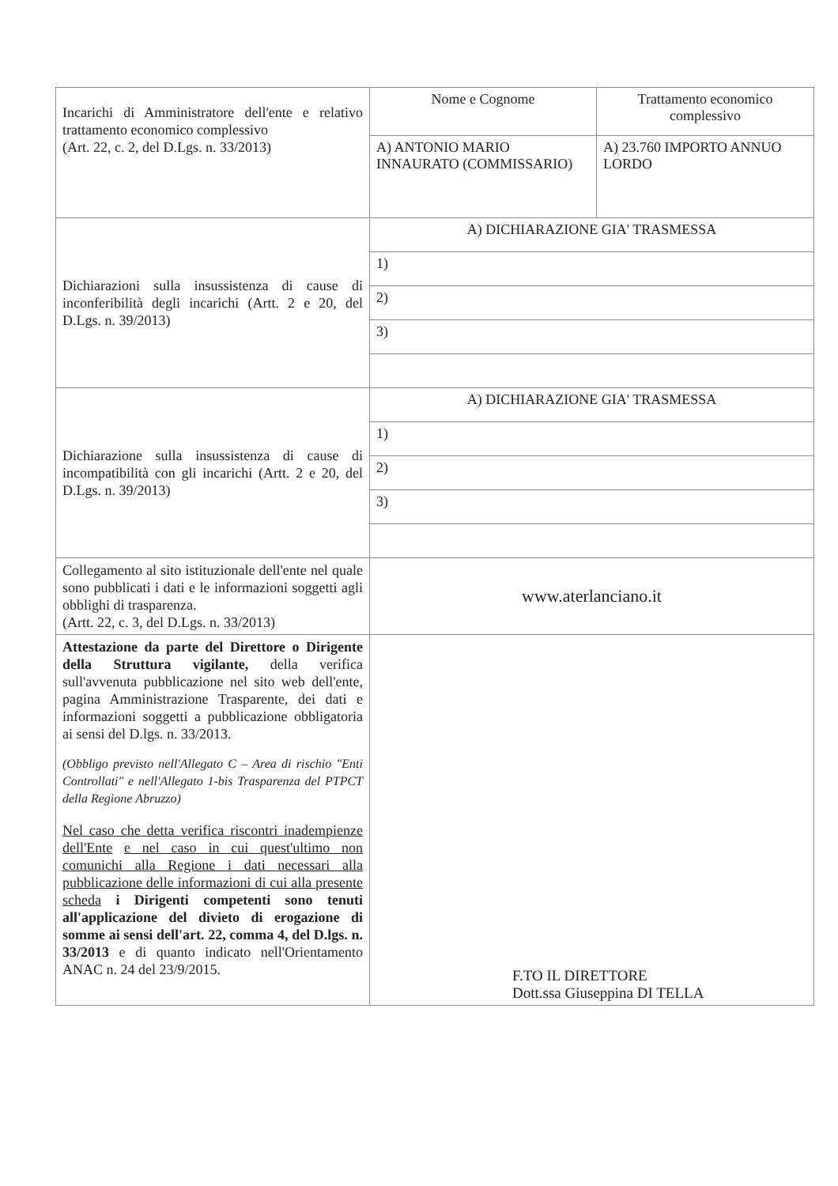| Incarichi di Amministratore dell'ente e relativo trattamento economico complessivo (Art. 22, c. 2, del D.Lgs. n. 33/2013) | Nome e Cognome | Trattamento economico complessivo |
| | A) ANTONIO MARIO INNAURATO (COMMISSARIO) | A) 23.760 IMPORTO ANNUO LORDO |
| Dichiarazioni sulla insussistenza di cause di inconferibilità degli incarichi (Artt. 2 e 20, del D.Lgs. n. 39/2013) | A) DICHIARAZIONE GIA' TRASMESSA | |
| | 1) | |
| | 2) | |
| | 3) | |
| Dichiarazione sulla insussistenza di cause di incompatibilità con gli incarichi (Artt. 2 e 20, del D.Lgs. n. 39/2013) | A) DICHIARAZIONE GIA' TRASMESSA | |
| | 1) | |
| | 2) | |
| | 3) | |
| Collegamento al sito istituzionale dell'ente nel quale sono pubblicati i dati e le informazioni soggetti agli obblighi di trasparenza. (Artt. 22, c. 3, del D.Lgs. n. 33/2013) | www.aterlanciano.it | |
| Attestazione da parte del Direttore o Dirigente della Struttura vigilante, della verifica sull'avvenuta pubblicazione nel sito web dell'ente, pagina Amministrazione Trasparente, dei dati e informazioni soggetti a pubblicazione obbligatoria ai sensi del D.lgs. n. 33/2013. (Obbligo previsto nell'Allegato C – Area di rischio "Enti Controllati" e nell'Allegato 1-bis Trasparenza del PTPCT della Regione Abruzzo) Nel caso che detta verifica riscontri inadempienze dell'Ente e nel caso in cui quest'ultimo non comunichi alla Regione i dati necessari alla pubblicazione delle informazioni di cui alla presente scheda i Dirigenti competenti sono tenuti all'applicazione del divieto di erogazione di somme ai sensi dell'art. 22, comma 4, del D.lgs. n. 33/2013 e di quanto indicato nell'Orientamento ANAC n. 24 del 23/9/2015. | F.TO IL DIRETTORE Dott.ssa Giuseppina DI TELLA | |